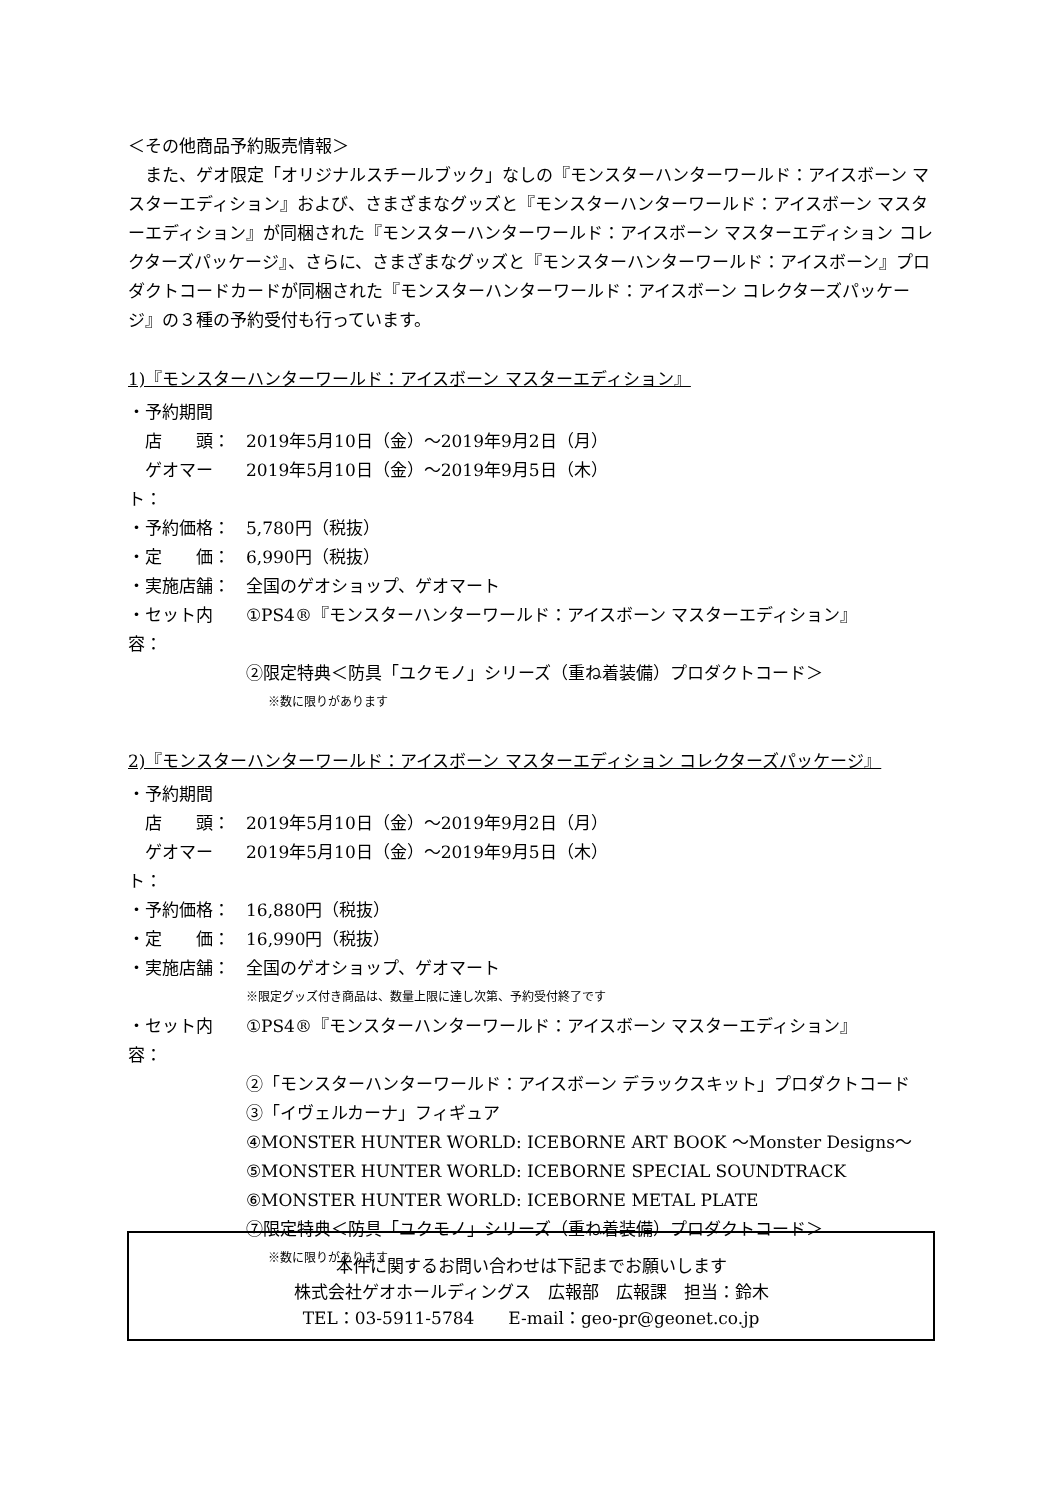＜その他商品予約販売情報＞
　また、ゲオ限定「オリジナルスチールブック」なしの『モンスターハンターワールド：アイスボーン マスターエディション』および、さまざまなグッズと『モンスターハンターワールド：アイスボーン マスターエディション』が同梱された『モンスターハンターワールド：アイスボーン マスターエディション コレクターズパッケージ』、さらに、さまざまなグッズと『モンスターハンターワールド：アイスボーン』プロダクトコードカードが同梱された『モンスターハンターワールド：アイスボーン コレクターズパッケージ』の３種の予約受付も行っています。
1)『モンスターハンターワールド：アイスボーン マスターエディション』
・予約期間
　店　　頭： 2019年5月10日（金）～2019年9月2日（月）
　ゲオマート： 2019年5月10日（金）～2019年9月5日（木）
・予約価格： 5,780円（税抜）
・定　　価： 6,990円（税抜）
・実施店舗： 全国のゲオショップ、ゲオマート
・セット内容： ①PS4®『モンスターハンターワールド：アイスボーン マスターエディション』
②限定特典＜防具「ユクモノ」シリーズ（重ね着装備）プロダクトコード＞
※数に限りがあります
2)『モンスターハンターワールド：アイスボーン マスターエディション コレクターズパッケージ』
・予約期間
　店　　頭： 2019年5月10日（金）～2019年9月2日（月）
　ゲオマート： 2019年5月10日（金）～2019年9月5日（木）
・予約価格： 16,880円（税抜）
・定　　価： 16,990円（税抜）
・実施店舗： 全国のゲオショップ、ゲオマート
※限定グッズ付き商品は、数量上限に達し次第、予約受付終了です
・セット内容： ①PS4®『モンスターハンターワールド：アイスボーン マスターエディション』
②「モンスターハンターワールド：アイスボーン デラックスキット」プロダクトコード
③「イヴェルカーナ」フィギュア
④MONSTER HUNTER WORLD: ICEBORNE ART BOOK ～Monster Designs～
⑤MONSTER HUNTER WORLD: ICEBORNE SPECIAL SOUNDTRACK
⑥MONSTER HUNTER WORLD: ICEBORNE METAL PLATE
⑦限定特典＜防具「ユクモノ」シリーズ（重ね着装備）プロダクトコード＞
※数に限りがあります
本件に関するお問い合わせは下記までお願いします
株式会社ゲオホールディングス　広報部　広報課　担当：鈴木
TEL：03-5911-5784　　E-mail：geo-pr@geonet.co.jp